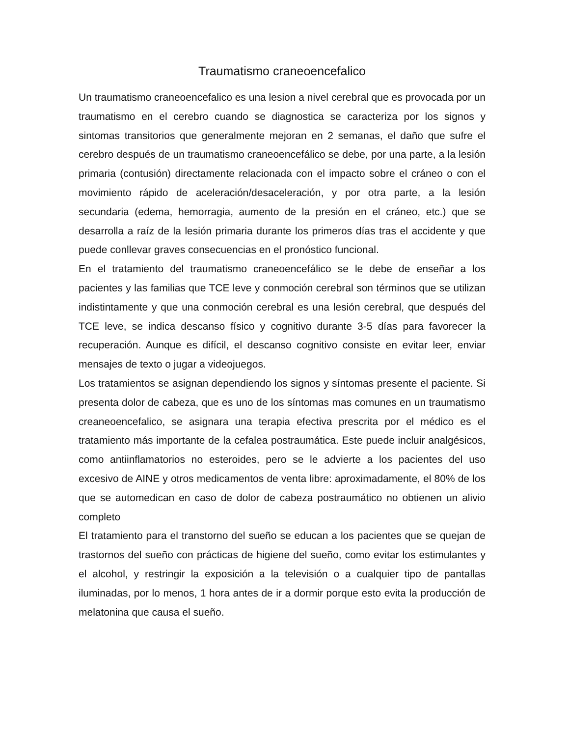Traumatismo craneoencefalico
Un traumatismo craneoencefalico es una lesion a nivel cerebral que es provocada por un traumatismo en el cerebro cuando se diagnostica se caracteriza por los signos y sintomas transitorios que generalmente mejoran en 2 semanas, el daño que sufre el cerebro después de un traumatismo craneoencefálico se debe, por una parte, a la lesión primaria (contusión) directamente relacionada con el impacto sobre el cráneo o con el movimiento rápido de aceleración/desaceleración, y por otra parte, a la lesión secundaria (edema, hemorragia, aumento de la presión en el cráneo, etc.) que se desarrolla a raíz de la lesión primaria durante los primeros días tras el accidente y que puede conllevar graves consecuencias en el pronóstico funcional.
En el tratamiento del traumatismo craneoencefálico se le debe de enseñar a los pacientes y las familias que TCE leve y conmoción cerebral son términos que se utilizan indistintamente y que una conmoción cerebral es una lesión cerebral, que después del TCE leve, se indica descanso físico y cognitivo durante 3-5 días para favorecer la recuperación. Aunque es difícil, el descanso cognitivo consiste en evitar leer, enviar mensajes de texto o jugar a videojuegos.
Los tratamientos se asignan dependiendo los signos y síntomas presente el paciente. Si presenta dolor de cabeza, que es uno de los síntomas mas comunes en un traumatismo creaneoencefalico, se asignara una terapia efectiva prescrita por el médico es el tratamiento más importante de la cefalea postraumática. Este puede incluir analgésicos, como antiinflamatorios no esteroides, pero se le advierte a los pacientes del uso excesivo de AINE y otros medicamentos de venta libre: aproximadamente, el 80% de los que se automedican en caso de dolor de cabeza postraumático no obtienen un alivio completo
El tratamiento para el transtorno del sueño se educan a los pacientes que se quejan de trastornos del sueño con prácticas de higiene del sueño, como evitar los estimulantes y el alcohol, y restringir la exposición a la televisión o a cualquier tipo de pantallas iluminadas, por lo menos, 1 hora antes de ir a dormir porque esto evita la producción de melatonina que causa el sueño.